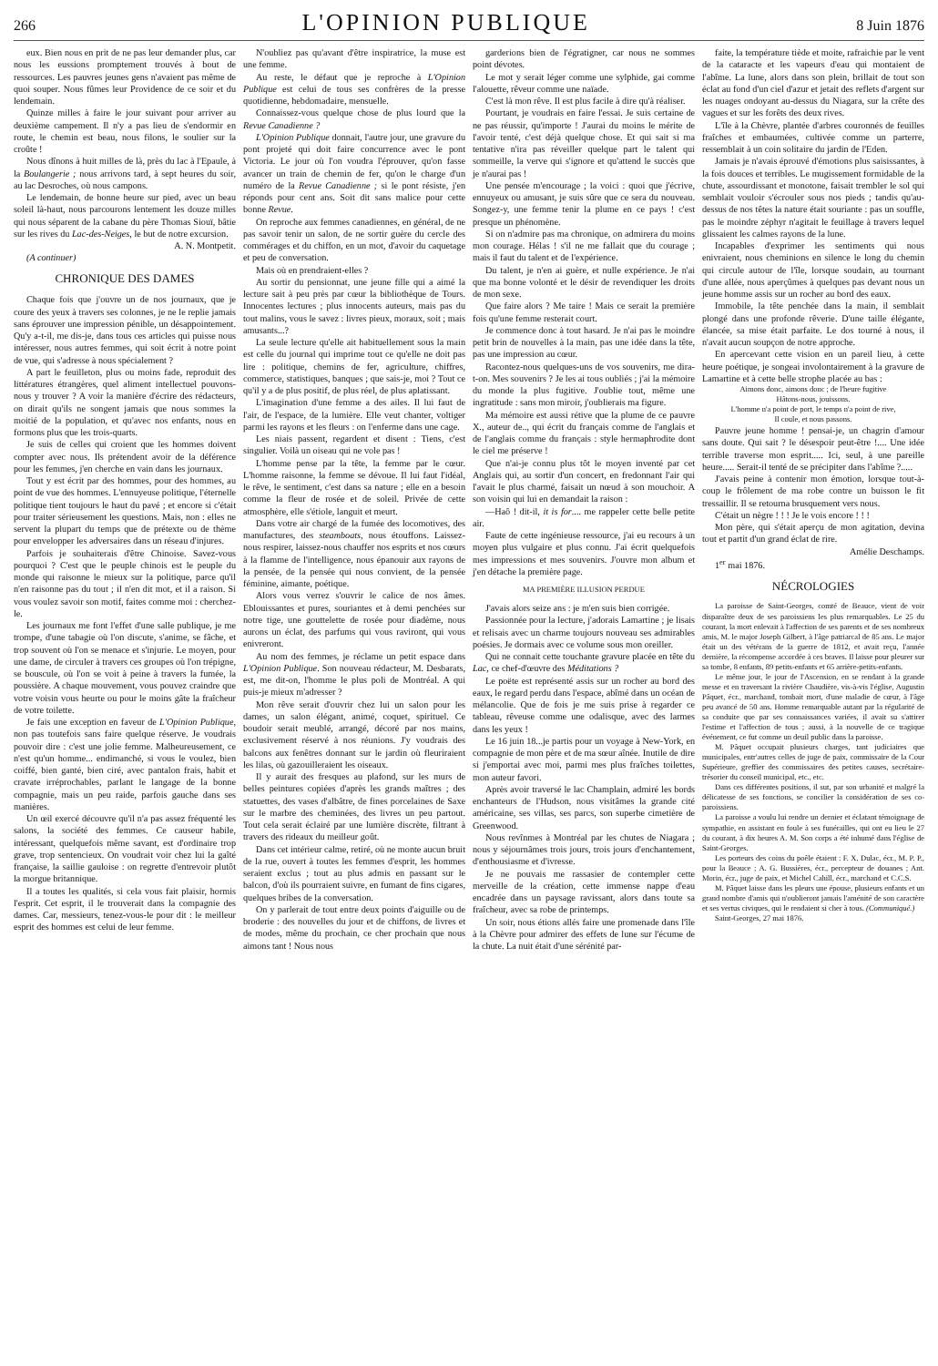266 L'OPINION PUBLIQUE 8 Juin 1876
eux. Bien nous en prit de ne pas leur demander plus, car nous les eussions promptement trouvés à bout de ressources. Les pauvres jeunes gens n'avaient pas même de quoi souper. Nous fûmes leur Providence de ce soir et du lendemain.
Quinze milles à faire le jour suivant pour arriver au deuxième campement. Il n'y a pas lieu de s'endormir en route, le chemin est beau, nous filons, le soulier sur la croûte !
Nous dînons à huit milles de là, près du lac à l'Epaule, à la Boulangerie ; nous arrivons tard, à sept heures du soir, au lac Desroches, où nous campons.
Le lendemain, de bonne heure sur pied, avec un beau soleil là-haut, nous parcourons lentement les douze milles qui nous séparent de la cabane du père Thomas Siouï, bâtie sur les rives du Lac-des-Neiges, le but de notre excursion.
A. N. Montpetit.
(A continuer)
CHRONIQUE DES DAMES
Chaque fois que j'ouvre un de nos journaux, que je coure des yeux à travers ses colonnes, je ne le replie jamais sans éprouver une impression pénible, un désappointement. Qu'y a-t-il, me dis-je, dans tous ces articles qui puisse nous intéresser, nous autres femmes, qui soit écrit à notre point de vue, qui s'adresse à nous spécialement ?
A part le feuilleton, plus ou moins fade, reproduit des littératures étrangères, quel aliment intellectuel pouvons-nous y trouver ? A voir la manière d'écrire des rédacteurs, on dirait qu'ils ne songent jamais que nous sommes la moitié de la population, et qu'avec nos enfants, nous en formons plus que les trois-quarts.
Je suis de celles qui croient que les hommes doivent compter avec nous. Ils prétendent avoir de la déférence pour les femmes, j'en cherche en vain dans les journaux.
Tout y est écrit par des hommes, pour des hommes, au point de vue des hommes. L'ennuyeuse politique, l'éternelle politique tient toujours le haut du pavé ; et encore si c'était pour traiter sérieusement les questions. Mais, non : elles ne servent la plupart du temps que de prétexte ou de thème pour envelopper les adversaires dans un réseau d'injures.
Parfois je souhaiterais d'être Chinoise. Savez-vous pourquoi ? C'est que le peuple chinois est le peuple du monde qui raisonne le mieux sur la politique, parce qu'il n'en raisonne pas du tout ; il n'en dit mot, et il a raison. Si vous voulez savoir son motif, faites comme moi : cherchez-le.
Les journaux me font l'effet d'une salle publique, je me trompe, d'une tabagie où l'on discute, s'anime, se fâche, et trop souvent où l'on se menace et s'injurie. Le moyen, pour une dame, de circuler à travers ces groupes où l'on trépigne, se bouscule, où l'on se voit à peine à travers la fumée, la poussière. A chaque mouvement, vous pouvez craindre que votre voisin vous heurte ou pour le moins gâte la fraîcheur de votre toilette.
Je fais une exception en faveur de L'Opinion Publique, non pas toutefois sans faire quelque réserve. Je voudrais pouvoir dire : c'est une jolie femme. Malheureusement, ce n'est qu'un homme... endimanché, si vous le voulez, bien coiffé, bien ganté, bien ciré, avec pantalon frais, habit et cravate irréprochables, parlant le langage de la bonne compagnie, mais un peu raide, parfois gauche dans ses manières.
Un œil exercé découvre qu'il n'a pas assez fréquenté les salons, la société des femmes. Ce causeur habile, intéressant, quelquefois même savant, est d'ordinaire trop grave, trop sentencieux. On voudrait voir chez lui la gaîté française, la saillie gauloise : on regrette d'entrevoir plutôt la morgue britannique.
Il a toutes les qualités, si cela vous fait plaisir, hormis l'esprit. Cet esprit, il le trouverait dans la compagnie des dames. Car, messieurs, tenez-vous-le pour dit : le meilleur esprit des hommes est celui de leur femme.
N'oubliez pas qu'avant d'être inspiratrice, la muse est une femme.
Au reste, le défaut que je reproche à L'Opinion Publique est celui de tous ses confrères de la presse quotidienne, hebdomadaire, mensuelle.
Connaissez-vous quelque chose de plus lourd que la Revue Canadienne ?
L'Opinion Publique donnait, l'autre jour, une gravure du pont projeté qui doit faire concurrence avec le pont Victoria. Le jour où l'on voudra l'éprouver, qu'on fasse avancer un train de chemin de fer, qu'on le charge d'un numéro de la Revue Canadienne ; si le pont résiste, j'en réponds pour cent ans. Soit dit sans malice pour cette bonne Revue.
On reproche aux femmes canadiennes, en général, de ne pas savoir tenir un salon, de ne sortir guère du cercle des commérages et du chiffon, en un mot, d'avoir du caquetage et peu de conversation.
Mais où en prendraient-elles ?
Au sortir du pensionnat, une jeune fille qui a aimé la lecture sait à peu près par cœur la bibliothèque de Tours. Innocentes lectures ; plus innocents auteurs, mais pas du tout malins, vous le savez : livres pieux, moraux, soit ; mais amusants...?
La seule lecture qu'elle ait habituellement sous la main est celle du journal qui imprime tout ce qu'elle ne doit pas lire : politique, chemins de fer, agriculture, chiffres, commerce, statistiques, banques ; que sais-je, moi ? Tout ce qu'il y a de plus positif, de plus réel, de plus aplatissant.
L'imagination d'une femme a des ailes. Il lui faut de l'air, de l'espace, de la lumière. Elle veut chanter, voltiger parmi les rayons et les fleurs : on l'enferme dans une cage.
Les niais passent, regardent et disent : Tiens, c'est singulier. Voilà un oiseau qui ne vole pas !
L'homme pense par la tête, la femme par le cœur. L'homme raisonne, la femme se dévoue. Il lui faut l'idéal, le rêve, le sentiment, c'est dans sa nature ; elle en a besoin comme la fleur de rosée et de soleil. Privée de cette atmosphère, elle s'étiole, languit et meurt.
Dans votre air chargé de la fumée des locomotives, des manufactures, des steamboats, nous étouffons. Laissez-nous respirer, laissez-nous chauffer nos esprits et nos cœurs à la flamme de l'intelligence, nous épanouir aux rayons de la pensée, de la pensée qui nous convient, de la pensée féminine, aimante, poétique.
Alors vous verrez s'ouvrir le calice de nos âmes. Eblouissantes et pures, souriantes et à demi penchées sur notre tige, une gouttelette de rosée pour diadème, nous aurons un éclat, des parfums qui vous raviront, qui vous enivreront.
Au nom des femmes, je réclame un petit espace dans L'Opinion Publique. Son nouveau rédacteur, M. Desbarats, est, me dit-on, l'homme le plus poli de Montréal. A qui puis-je mieux m'adresser ?
Mon rêve serait d'ouvrir chez lui un salon pour les dames, un salon élégant, animé, coquet, spirituel. Ce boudoir serait meublé, arrangé, décoré par nos mains, exclusivement réservé à nos réunions. J'y voudrais des balcons aux fenêtres donnant sur le jardin où fleuriraient les lilas, où gazouilleraient les oiseaux.
Il y aurait des fresques au plafond, sur les murs de belles peintures copiées d'après les grands maîtres ; des statuettes, des vases d'albâtre, de fines porcelaines de Saxe sur le marbre des cheminées, des livres un peu partout. Tout cela serait éclairé par une lumière discrète, filtrant à travers des rideaux du meilleur goût.
Dans cet intérieur calme, retiré, où ne monte aucun bruit de la rue, ouvert à toutes les femmes d'esprit, les hommes seraient exclus ; tout au plus admis en passant sur le balcon, d'où ils pourraient suivre, en fumant de fins cigares, quelques bribes de la conversation.
On y parlerait de tout entre deux points d'aiguille ou de broderie : des nouvelles du jour et de chiffons, de livres et de modes, même du prochain, ce cher prochain que nous aimons tant ! Nous nous
garderions bien de l'égratigner, car nous ne sommes point dévotes.
Le mot y serait léger comme une sylphide, gai comme l'alouette, rêveur comme une naïade.
C'est là mon rêve. Il est plus facile à dire qu'à réaliser.
Pourtant, je voudrais en faire l'essai. Je suis certaine de ne pas réussir, qu'importe ! J'aurai du moins le mérite de l'avoir tenté, c'est déjà quelque chose. Et qui sait si ma tentative n'ira pas réveiller quelque part le talent qui sommeille, la verve qui s'ignore et qu'attend le succès que je n'aurai pas !
Une pensée m'encourage ; la voici : quoi que j'écrive, ennuyeux ou amusant, je suis sûre que ce sera du nouveau. Songez-y, une femme tenir la plume en ce pays ! c'est presque un phénomène.
Si on n'admire pas ma chronique, on admirera du moins mon courage. Hélas ! s'il ne me fallait que du courage ; mais il faut du talent et de l'expérience.
Du talent, je n'en ai guère, et nulle expérience. Je n'ai que ma bonne volonté et le désir de revendiquer les droits de mon sexe.
Que faire alors ? Me taire ! Mais ce serait la première fois qu'une femme resterait court.
Je commence donc à tout hasard. Je n'ai pas le moindre petit brin de nouvelles à la main, pas une idée dans la tête, pas une impression au cœur.
Racontez-nous quelques-uns de vos souvenirs, me dira-t-on. Mes souvenirs ? Je les ai tous oubliés ; j'ai la mémoire du monde la plus fugitive. J'oublie tout, même une ingratitude : sans mon miroir, j'oublierais ma figure.
Ma mémoire est aussi rétive que la plume de ce pauvre X., auteur de.., qui écrit du français comme de l'anglais et de l'anglais comme du français : style hermaphrodite dont le ciel me préserve !
Que n'ai-je connu plus tôt le moyen inventé par cet Anglais qui, au sortir d'un concert, en fredonnant l'air qui l'avait le plus charmé, faisait un nœud à son mouchoir. A son voisin qui lui en demandait la raison :
—Haô ! dit-il, it is for.... me rappeler cette belle petite air.
Faute de cette ingénieuse ressource, j'ai eu recours à un moyen plus vulgaire et plus connu. J'ai écrit quelquefois mes impressions et mes souvenirs. J'ouvre mon album et j'en détache la première page.
MA PREMIÈRE ILLUSION PERDUE
J'avais alors seize ans : je m'en suis bien corrigée.
Passionnée pour la lecture, j'adorais Lamartine ; je lisais et relisais avec un charme toujours nouveau ses admirables poésies. Je dormais avec ce volume sous mon oreiller.
Qui ne connait cette touchante gravure placée en tête du Lac, ce chef-d'œuvre des Méditations ?
Le poëte est représenté assis sur un rocher au bord des eaux, le regard perdu dans l'espace, abîmé dans un océan de mélancolie. Que de fois je me suis prise à regarder ce tableau, rêveuse comme une odalisque, avec des larmes dans les yeux !
Le 16 juin 18...je partis pour un voyage à New-York, en compagnie de mon père et de ma sœur aînée. Inutile de dire si j'emportai avec moi, parmi mes plus fraîches toilettes, mon auteur favori.
Après avoir traversé le lac Champlain, admiré les bords enchanteurs de l'Hudson, nous visitâmes la grande cité américaine, ses villas, ses parcs, son superbe cimetière de Greenwood.
Nous revînmes à Montréal par les chutes de Niagara ; nous y séjournâmes trois jours, trois jours d'enchantement, d'enthousiasme et d'ivresse.
Je ne pouvais me rassasier de contempler cette merveille de la création, cette immense nappe d'eau encadrée dans un paysage ravissant, alors dans toute sa fraîcheur, avec sa robe de printemps.
Un soir, nous étions allés faire une promenade dans l'île à la Chèvre pour admirer des effets de lune sur l'écume de la chute. La nuit était d'une sérénité par-
faite, la température tiède et moite, rafraichie par le vent de la cataracte et les vapeurs d'eau qui montaient de l'abîme. La lune, alors dans son plein, brillait de tout son éclat au fond d'un ciel d'azur et jetait des reflets d'argent sur les nuages ondoyant au-dessus du Niagara, sur la crête des vagues et sur les forêts des deux rives.
L'île à la Chèvre, plantée d'arbres couronnés de feuilles fraîches et embaumées, cultivée comme un parterre, ressemblait à un coin solitaire du jardin de l'Eden.
Jamais je n'avais éprouvé d'émotions plus saisissantes, à la fois douces et terribles. Le mugissement formidable de la chute, assourdissant et monotone, faisait trembler le sol qui semblait vouloir s'écrouler sous nos pieds ; tandis qu'au-dessus de nos têtes la nature était souriante : pas un souffle, pas le moindre zéphyr n'agitait le feuillage à travers lequel glissaient les calmes rayons de la lune.
Incapables d'exprimer les sentiments qui nous enivraient, nous cheminions en silence le long du chemin qui circule autour de l'île, lorsque soudain, au tournant d'une allée, nous aperçûmes à quelques pas devant nous un jeune homme assis sur un rocher au bord des eaux.
Immobile, la tête penchée dans la main, il semblait plongé dans une profonde rêverie. D'une taille élégante, élancée, sa mise était parfaite. Le dos tourné à nous, il n'avait aucun soupçon de notre approche.
En apercevant cette vision en un pareil lieu, à cette heure poétique, je songeai involontairement à la gravure de Lamartine et à cette belle strophe placée au bas :
Aimons donc, aimons donc ; de l'heure fugitive
Hâtons-nous, jouissons.
L'homme n'a point de port, le temps n'a point de rive,
Il coule, et nous passons.
Pauvre jeune homme ! pensai-je, un chagrin d'amour sans doute. Qui sait ? le désespoir peut-être !.... Une idée terrible traverse mon esprit..... Ici, seul, à une pareille heure..... Serait-il tenté de se précipiter dans l'abîme ?.....
J'avais peine à contenir mon émotion, lorsque tout-à-coup le frôlement de ma robe contre un buisson le fit tressaillir. Il se retourna brusquement vers nous.
C'était un nègre ! ! ! Je le vois encore ! ! !
Mon père, qui s'était aperçu de mon agitation, devina tout et partit d'un grand éclat de rire.
Amélie Deschamps.
1<sup>er</sup> mai 1876.
NÉCROLOGIES
La paroisse de Saint-Georges, comté de Beauce, vient de voir disparaître deux de ses paroissiens les plus remarquables. Le 25 du courant, la mort enlevait à l'affection de ses parents et de ses nombreux amis, M. le major Joseph Gilbert, à l'âge patriarcal de 85 ans. Le major était un des vétérans de la guerre de 1812, et avait reçu, l'année dernière, la récompense accordée à ces braves. Il laisse pour pleurer sur sa tombe, 8 enfants, 89 petits-enfants et 65 arrière-petits-enfants.
Le même jour, le jour de l'Ascension, en se rendant à la grande messe et en traversant la rivière Chaudière, vis-à-vis l'église, Augustin Pâquet, écr., marchand, tombait mort, d'une maladie de cœur, à l'âge peu avancé de 50 ans. Homme remarquable autant par la régularité de sa conduite que par ses connaissances variées, il avait su s'attirer l'estime et l'affection de tous ; aussi, à la nouvelle de ce tragique événement, ce fut comme un deuil public dans la paroisse.
M. Pâquet occupait plusieurs charges, tant judiciaires que municipales, entr'autres celles de juge de paix, commissaire de la Cour Supérieure, greffier des commissaires des petites causes, secrétaire-trésorier du conseil municipal, etc., etc.
Dans ces différentes positions, il sut, par son urbanité et malgré la délicatesse de ses fonctions, se concilier la considération de ses co-paroissiens.
La paroisse a voulu lui rendre un dernier et éclatant témoignage de sympathie, en assistant en foule à ses funérailles, qui ont eu lieu le 27 du courant, à dix heures A. M. Son corps a été inhumé dans l'église de Saint-Georges.
Les porteurs des coins du poêle étaient : F. X. Dulac, écr., M. P. P., pour la Beauce ; A. G. Bussières, écr., percepteur de douanes ; Ant. Morin, écr., juge de paix, et Michel Cahill, écr., marchand et C.C.S.
M. Pâquet laisse dans les pleurs une épouse, plusieurs enfants et un grand nombre d'amis qui n'oublieront jamais l'aménité de son caractère et ses vertus civiques, qui le rendaient si cher à tous. (Communiqué.)
Saint-Georges, 27 mai 1876.